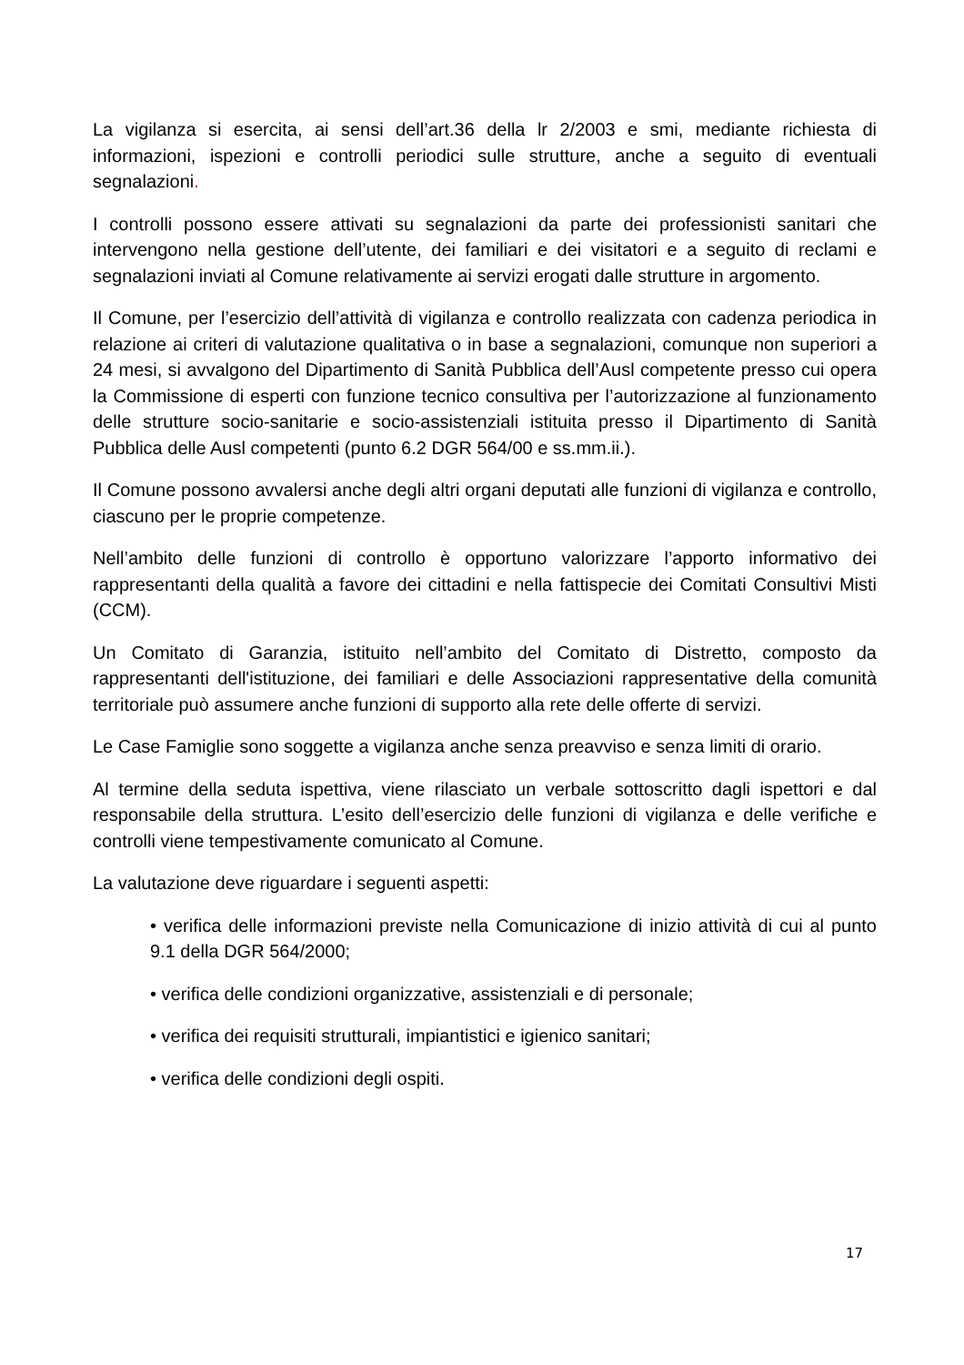La vigilanza si esercita, ai sensi dell’art.36 della lr 2/2003 e smi, mediante richiesta di informazioni, ispezioni e controlli periodici sulle strutture, anche a seguito di eventuali segnalazioni.
I controlli possono essere attivati su segnalazioni da parte dei professionisti sanitari che intervengono nella gestione dell’utente, dei familiari e dei visitatori e a seguito di reclami e segnalazioni inviati al Comune relativamente ai servizi erogati dalle strutture in argomento.
Il Comune, per l’esercizio dell’attività di vigilanza e controllo realizzata con cadenza periodica in relazione ai criteri di valutazione qualitativa o in base a segnalazioni, comunque non superiori a 24 mesi, si avvalgono del Dipartimento di Sanità Pubblica dell’Ausl competente presso cui opera la Commissione di esperti con funzione tecnico consultiva per l’autorizzazione al funzionamento delle strutture socio-sanitarie e socio-assistenziali istituita presso il Dipartimento di Sanità Pubblica delle Ausl competenti (punto 6.2 DGR 564/00 e ss.mm.ii.).
Il Comune possono avvalersi anche degli altri organi deputati alle funzioni di vigilanza e controllo, ciascuno per le proprie competenze.
Nell’ambito delle funzioni di controllo è opportuno valorizzare l’apporto informativo dei rappresentanti della qualità a favore dei cittadini e nella fattispecie dei Comitati Consultivi Misti (CCM).
Un Comitato di Garanzia, istituito nell’ambito del Comitato di Distretto, composto da rappresentanti dell'istituzione, dei familiari e delle Associazioni rappresentative della comunità territoriale può assumere anche funzioni di supporto alla rete delle offerte di servizi.
Le Case Famiglie sono soggette a vigilanza anche senza preavviso e senza limiti di orario.
Al termine della seduta ispettiva, viene rilasciato un verbale sottoscritto dagli ispettori e dal responsabile della struttura. L’esito dell’esercizio delle funzioni di vigilanza e delle verifiche e controlli viene tempestivamente comunicato al Comune.
La valutazione deve riguardare i seguenti aspetti:
• verifica delle informazioni previste nella Comunicazione di inizio attività di cui al punto 9.1 della DGR 564/2000;
• verifica delle condizioni organizzative, assistenziali e di personale;
• verifica dei requisiti strutturali, impiantistici e igienico sanitari;
• verifica delle condizioni degli ospiti.
17